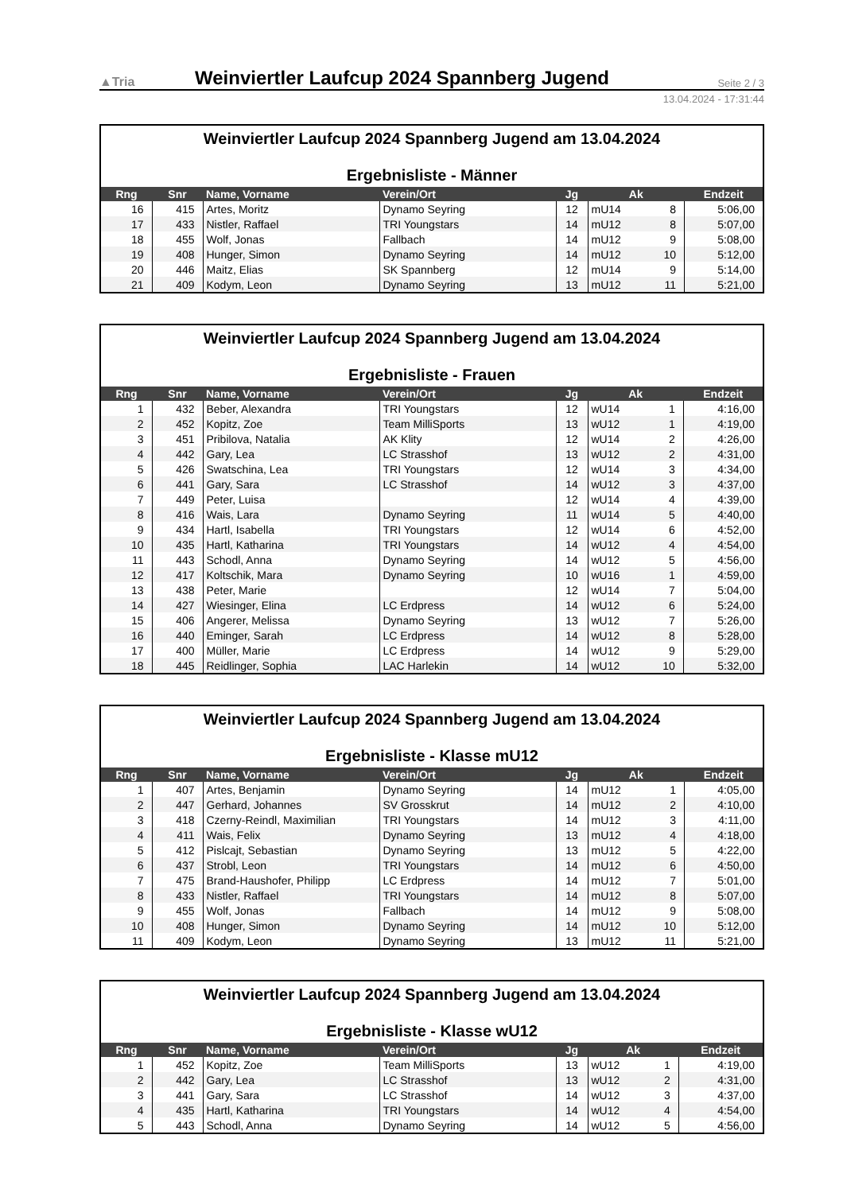▲Tria
Weinviertler Laufcup 2024 Spannberg Jugend
Seite 2 / 3
13.04.2024 - 17:31:44
| Weinviertler Laufcup 2024 Spannberg Jugend am 13.04.2024 Ergebnisliste - Männer | | | | | | | |
| Rng | Snr | Name, Vorname | Verein/Ort | Jg | Ak | | Endzeit |
| 16 | 415 | Artes, Moritz | Dynamo Seyring | 12 | mU14 | 8 | 5:06,00 |
| 17 | 433 | Nistler, Raffael | TRI Youngstars | 14 | mU12 | 8 | 5:07,00 |
| 18 | 455 | Wolf, Jonas | Fallbach | 14 | mU12 | 9 | 5:08,00 |
| 19 | 408 | Hunger, Simon | Dynamo Seyring | 14 | mU12 | 10 | 5:12,00 |
| 20 | 446 | Maitz, Elias | SK Spannberg | 12 | mU14 | 9 | 5:14,00 |
| 21 | 409 | Kodym, Leon | Dynamo Seyring | 13 | mU12 | 11 | 5:21,00 |
| Weinviertler Laufcup 2024 Spannberg Jugend am 13.04.2024 Ergebnisliste - Frauen | | | | | | | |
| Rng | Snr | Name, Vorname | Verein/Ort | Jg | Ak | | Endzeit |
| 1 | 432 | Beber, Alexandra | TRI Youngstars | 12 | wU14 | 1 | 4:16,00 |
| 2 | 452 | Kopitz, Zoe | Team MilliSports | 13 | wU12 | 1 | 4:19,00 |
| 3 | 451 | Pribilova, Natalia | AK Klity | 12 | wU14 | 2 | 4:26,00 |
| 4 | 442 | Gary, Lea | LC Strasshof | 13 | wU12 | 2 | 4:31,00 |
| 5 | 426 | Swatschina, Lea | TRI Youngstars | 12 | wU14 | 3 | 4:34,00 |
| 6 | 441 | Gary, Sara | LC Strasshof | 14 | wU12 | 3 | 4:37,00 |
| 7 | 449 | Peter, Luisa | | 12 | wU14 | 4 | 4:39,00 |
| 8 | 416 | Wais, Lara | Dynamo Seyring | 11 | wU14 | 5 | 4:40,00 |
| 9 | 434 | Hartl, Isabella | TRI Youngstars | 12 | wU14 | 6 | 4:52,00 |
| 10 | 435 | Hartl, Katharina | TRI Youngstars | 14 | wU12 | 4 | 4:54,00 |
| 11 | 443 | Schodl, Anna | Dynamo Seyring | 14 | wU12 | 5 | 4:56,00 |
| 12 | 417 | Koltschik, Mara | Dynamo Seyring | 10 | wU16 | 1 | 4:59,00 |
| 13 | 438 | Peter, Marie | | 12 | wU14 | 7 | 5:04,00 |
| 14 | 427 | Wiesinger, Elina | LC Erdpress | 14 | wU12 | 6 | 5:24,00 |
| 15 | 406 | Angerer, Melissa | Dynamo Seyring | 13 | wU12 | 7 | 5:26,00 |
| 16 | 440 | Eminger, Sarah | LC Erdpress | 14 | wU12 | 8 | 5:28,00 |
| 17 | 400 | Müller, Marie | LC Erdpress | 14 | wU12 | 9 | 5:29,00 |
| 18 | 445 | Reidlinger, Sophia | LAC Harlekin | 14 | wU12 | 10 | 5:32,00 |
| Weinviertler Laufcup 2024 Spannberg Jugend am 13.04.2024 Ergebnisliste - Klasse mU12 | | | | | | | |
| Rng | Snr | Name, Vorname | Verein/Ort | Jg | Ak | | Endzeit |
| 1 | 407 | Artes, Benjamin | Dynamo Seyring | 14 | mU12 | 1 | 4:05,00 |
| 2 | 447 | Gerhard, Johannes | SV Grosskrut | 14 | mU12 | 2 | 4:10,00 |
| 3 | 418 | Czerny-Reindl, Maximilian | TRI Youngstars | 14 | mU12 | 3 | 4:11,00 |
| 4 | 411 | Wais, Felix | Dynamo Seyring | 13 | mU12 | 4 | 4:18,00 |
| 5 | 412 | Pislcajt, Sebastian | Dynamo Seyring | 13 | mU12 | 5 | 4:22,00 |
| 6 | 437 | Strobl, Leon | TRI Youngstars | 14 | mU12 | 6 | 4:50,00 |
| 7 | 475 | Brand-Haushofer, Philipp | LC Erdpress | 14 | mU12 | 7 | 5:01,00 |
| 8 | 433 | Nistler, Raffael | TRI Youngstars | 14 | mU12 | 8 | 5:07,00 |
| 9 | 455 | Wolf, Jonas | Fallbach | 14 | mU12 | 9 | 5:08,00 |
| 10 | 408 | Hunger, Simon | Dynamo Seyring | 14 | mU12 | 10 | 5:12,00 |
| 11 | 409 | Kodym, Leon | Dynamo Seyring | 13 | mU12 | 11 | 5:21,00 |
| Weinviertler Laufcup 2024 Spannberg Jugend am 13.04.2024 Ergebnisliste - Klasse wU12 | | | | | | | |
| Rng | Snr | Name, Vorname | Verein/Ort | Jg | Ak | | Endzeit |
| 1 | 452 | Kopitz, Zoe | Team MilliSports | 13 | wU12 | 1 | 4:19,00 |
| 2 | 442 | Gary, Lea | LC Strasshof | 13 | wU12 | 2 | 4:31,00 |
| 3 | 441 | Gary, Sara | LC Strasshof | 14 | wU12 | 3 | 4:37,00 |
| 4 | 435 | Hartl, Katharina | TRI Youngstars | 14 | wU12 | 4 | 4:54,00 |
| 5 | 443 | Schodl, Anna | Dynamo Seyring | 14 | wU12 | 5 | 4:56,00 |